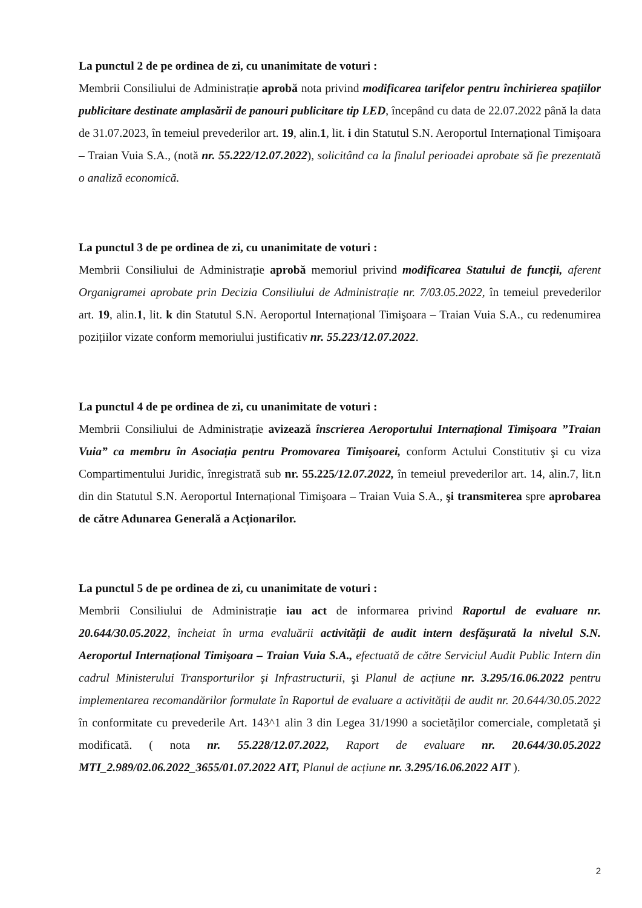La punctul 2 de pe ordinea de zi, cu unanimitate de voturi :
Membrii Consiliului de Administrație aprobă nota privind modificarea tarifelor pentru închirierea spațiilor publicitare destinate amplasării de panouri publicitare tip LED, începând cu data de 22.07.2022 până la data de 31.07.2023, în temeiul prevederilor art. 19, alin.1, lit. i din Statutul S.N. Aeroportul Internațional Timişoara – Traian Vuia S.A., (notă nr. 55.222/12.07.2022), solicitând ca la finalul perioadei aprobate să fie prezentată o analiză economică.
La punctul 3 de pe ordinea de zi, cu unanimitate de voturi :
Membrii Consiliului de Administrație aprobă memoriul privind modificarea Statului de funcții, aferent Organigramei aprobate prin Decizia Consiliului de Administrație nr. 7/03.05.2022, în temeiul prevederilor art. 19, alin.1, lit. k din Statutul S.N. Aeroportul Internațional Timişoara – Traian Vuia S.A., cu redenumirea pozițiilor vizate conform memoriului justificativ nr. 55.223/12.07.2022.
La punctul 4 de pe ordinea de zi, cu unanimitate de voturi :
Membrii Consiliului de Administrație avizează înscrierea Aeroportului Internațional Timişoara ”Traian Vuia” ca membru în Asociația pentru Promovarea Timişoarei, conform Actului Constitutiv şi cu viza Compartimentului Juridic, înregistrată sub nr. 55.225/12.07.2022, în temeiul prevederilor art. 14, alin.7, lit.n din din Statutul S.N. Aeroportul Internațional Timişoara – Traian Vuia S.A., şi transmiterea spre aprobarea de către Adunarea Generală a Acționarilor.
La punctul 5 de pe ordinea de zi, cu unanimitate de voturi :
Membrii Consiliului de Administrație iau act de informarea privind Raportul de evaluare nr. 20.644/30.05.2022, încheiat în urma evaluării activității de audit intern desfăşurată la nivelul S.N. Aeroportul Internațional Timişoara – Traian Vuia S.A., efectuată de către Serviciul Audit Public Intern din cadrul Ministerului Transporturilor şi Infrastructurii, şi Planul de acțiune nr. 3.295/16.06.2022 pentru implementarea recomandărilor formulate în Raportul de evaluare a activității de audit nr. 20.644/30.05.2022 în conformitate cu prevederile Art. 143^1 alin 3 din Legea 31/1990 a societăților comerciale, completată şi modificată. ( nota nr. 55.228/12.07.2022, Raport de evaluare nr. 20.644/30.05.2022 MTI_2.989/02.06.2022_3655/01.07.2022 AIT, Planul de acțiune nr. 3.295/16.06.2022 AIT ).
2